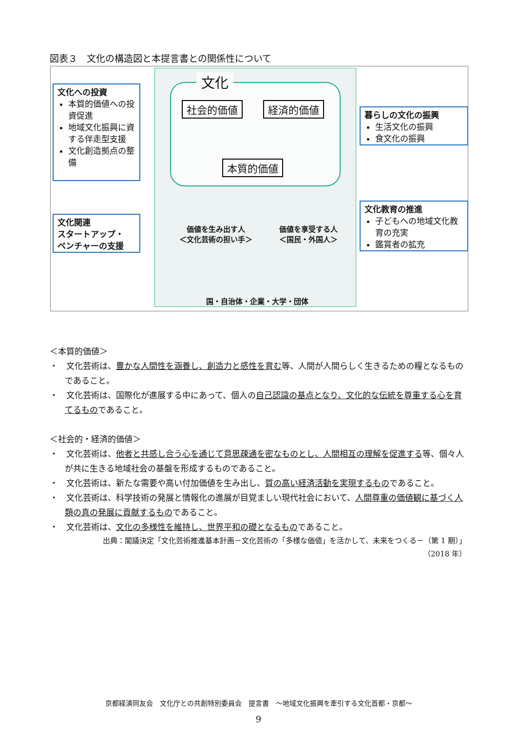図表３　文化の構造図と本提言書との関係性について
文化
社会的価値 経済的価値
本質的価値
価値を生み出す人
＜文化芸術の担い手＞
価値を享受する人
＜国民・外国人＞
国・自治体・企業・大学・団体
文化への投資
本質的価値への投資促進
地域文化振興に資する伴走型支援
文化創造拠点の整備
文化関連
スタートアップ・
ベンチャーの支援
暮らしの文化の振興
生活文化の振興
食文化の振興
文化教育の推進
子どもへの地域文化教育の充実
鑑賞者の拡充
＜本質的価値＞
・　文化芸術は、豊かな人間性を涵養し、創造力と感性を育む等、人間が人間らしく生きるための糧となるものであること。
・　文化芸術は、国際化が進展する中にあって、個人の自己認識の基点となり、文化的な伝統を尊重する心を育てるものであること。
＜社会的・経済的価値＞
・　文化芸術は、他者と共感し合う心を通じて意思疎通を密なものとし、人間相互の理解を促進する等、個々人が共に生きる地域社会の基盤を形成するものであること。
・　文化芸術は、新たな需要や高い付加価値を生み出し、質の高い経済活動を実現するものであること。
・　文化芸術は、科学技術の発展と情報化の進展が目覚ましい現代社会において、人間尊重の価値観に基づく人類の真の発展に貢献するものであること。
・　文化芸術は、文化の多様性を維持し、世界平和の礎となるものであること。
出典：閣議決定「文化芸術推進基本計画－文化芸術の「多様な価値」を活かして、未来をつくる－（第 1 期）」
（2018 年）
京都経済同友会　文化庁との共創特別委員会　提言書　～地域文化振興を牽引する文化首都・京都～
9